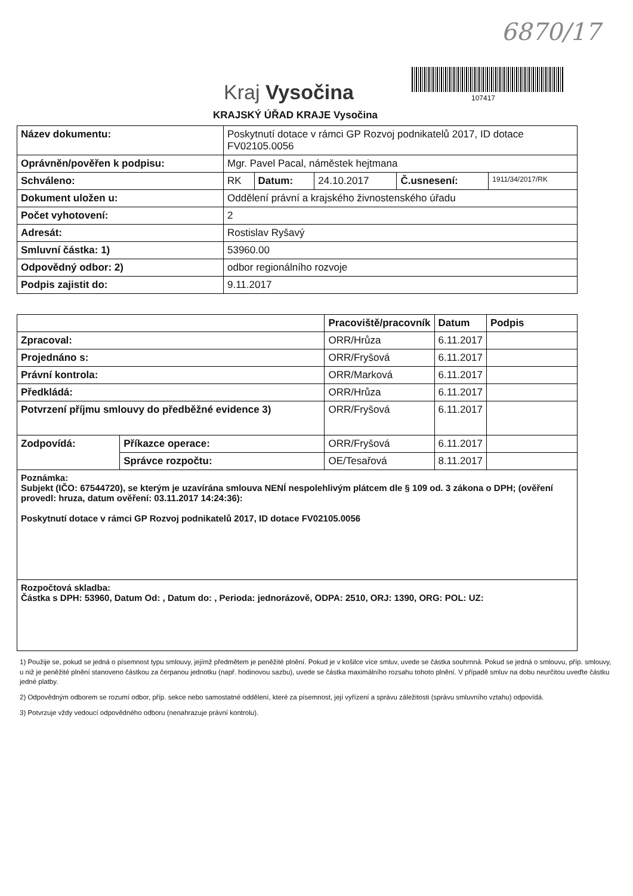6870/17
Kraj Vysočina 107417
KRAJSKÝ ÚŘAD KRAJE Vysočina
| Název dokumentu: | Poskytnutí dotace v rámci GP Rozvoj podnikatelů 2017, ID dotace FV02105.0056 | | | | |
| Oprávněn/pověřen k podpisu: | Mgr. Pavel Pacal, náměstek hejtmana | | | | |
| Schváleno: | RK | Datum: | 24.10.2017 | Č.usnesení: | 1911/34/2017/RK |
| Dokument uložen u: | Oddělení právní a krajského živnostenského úřadu | | | | |
| Počet vyhotovení: | 2 | | | | |
| Adresát: | Rostislav Ryšavý | | | | |
| Smluvní částka: 1) | 53960.00 | | | | |
| Odpovědný odbor: 2) | odbor regionálního rozvoje | | | | |
| Podpis zajistit do: | 9.11.2017 | | | | |
| | | Pracoviště/pracovník | Datum | Podpis |
| --- | --- | --- | --- | --- |
| Zpracoval: | | ORR/Hrůza | 6.11.2017 | |
| Projednáno s: | | ORR/Fryšová | 6.11.2017 | |
| Právní kontrola: | | ORR/Marková | 6.11.2017 | |
| Předkládá: | | ORR/Hrůza | 6.11.2017 | |
| Potvrzení příjmu smlouvy do předběžné evidence 3) | | ORR/Fryšová | 6.11.2017 | |
| Zodpovídá: | Příkazce operace: | ORR/Fryšová | 6.11.2017 | |
| | Správce rozpočtu: | OE/Tesařová | 8.11.2017 | |
| Poznámka: Subjekt (IČO: 67544720), se kterým je uzavírána smlouva NENÍ nespolehlivým plátcem dle § 109 od. 3 zákona o DPH; (ověření provedl: hruza, datum ověření: 03.11.2017 14:24:36): Poskytnutí dotace v rámci GP Rozvoj podnikatelů 2017, ID dotace FV02105.0056 | | | | |
| Rozpočtová skladba: Částka s DPH: 53960, Datum Od: , Datum do: , Perioda: jednorázově, ODPA: 2510, ORJ: 1390, ORG: POL: UZ: | | | | |
1) Použije se, pokud se jedná o písemnost typu smlouvy, jejímž předmětem je peněžité plnění. Pokud je v košilce více smluv, uvede se částka souhrnná. Pokud se jedná o smlouvu, příp. smlouvy, u niž je peněžité plnění stanoveno částkou za čerpanou jednotku (např. hodinovou sazbu), uvede se částka maximálního rozsahu tohoto plnění. V případě smluv na dobu neurčitou uveďte částku jedné platby.
2) Odpovědným odborem se rozumí odbor, příp. sekce nebo samostatné oddělení, které za písemnost, její vyřízení a správu záležitosti (správu smluvního vztahu) odpovídá.
3) Potvrzuje vždy vedoucí odpovědného odboru (nenahrazuje právní kontrolu).